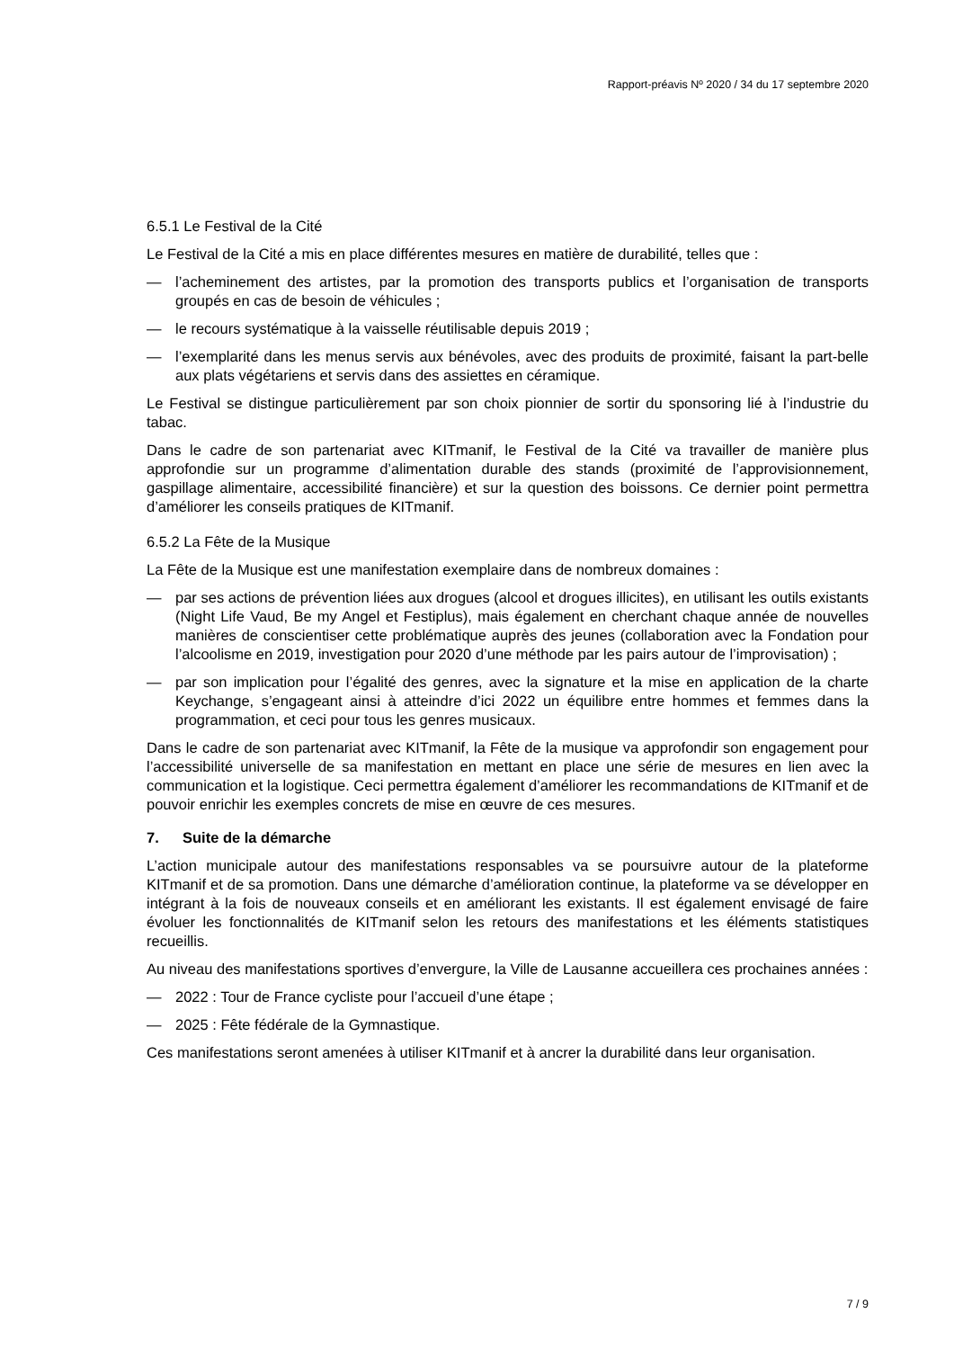Rapport-préavis Nº 2020 / 34 du 17 septembre 2020
6.5.1 Le Festival de la Cité
Le Festival de la Cité a mis en place différentes mesures en matière de durabilité, telles que :
— l’acheminement des artistes, par la promotion des transports publics et l’organisation de transports groupés en cas de besoin de véhicules ;
— le recours systématique à la vaisselle réutilisable depuis 2019 ;
— l’exemplarité dans les menus servis aux bénévoles, avec des produits de proximité, faisant la part-belle aux plats végétariens et servis dans des assiettes en céramique.
Le Festival se distingue particulièrement par son choix pionnier de sortir du sponsoring lié à l’industrie du tabac.
Dans le cadre de son partenariat avec KITmanif, le Festival de la Cité va travailler de manière plus approfondie sur un programme d’alimentation durable des stands (proximité de l’approvisionnement, gaspillage alimentaire, accessibilité financière) et sur la question des boissons. Ce dernier point permettra d’améliorer les conseils pratiques de KITmanif.
6.5.2 La Fête de la Musique
La Fête de la Musique est une manifestation exemplaire dans de nombreux domaines :
— par ses actions de prévention liées aux drogues (alcool et drogues illicites), en utilisant les outils existants (Night Life Vaud, Be my Angel et Festiplus), mais également en cherchant chaque année de nouvelles manières de conscientiser cette problématique auprès des jeunes (collaboration avec la Fondation pour l’alcoolisme en 2019, investigation pour 2020 d’une méthode par les pairs autour de l’improvisation) ;
— par son implication pour l’égalité des genres, avec la signature et la mise en application de la charte Keychange, s’engageant ainsi à atteindre d’ici 2022 un équilibre entre hommes et femmes dans la programmation, et ceci pour tous les genres musicaux.
Dans le cadre de son partenariat avec KITmanif, la Fête de la musique va approfondir son engagement pour l’accessibilité universelle de sa manifestation en mettant en place une série de mesures en lien avec la communication et la logistique. Ceci permettra également d’améliorer les recommandations de KITmanif et de pouvoir enrichir les exemples concrets de mise en œuvre de ces mesures.
7. Suite de la démarche
L’action municipale autour des manifestations responsables va se poursuivre autour de la plateforme KITmanif et de sa promotion. Dans une démarche d’amélioration continue, la plateforme va se développer en intégrant à la fois de nouveaux conseils et en améliorant les existants. Il est également envisagé de faire évoluer les fonctionnalités de KITmanif selon les retours des manifestations et les éléments statistiques recueillis.
Au niveau des manifestations sportives d’envergure, la Ville de Lausanne accueillera ces prochaines années :
— 2022 : Tour de France cycliste pour l’accueil d’une étape ;
— 2025 : Fête fédérale de la Gymnastique.
Ces manifestations seront amenées à utiliser KITmanif et à ancrer la durabilité dans leur organisation.
7 / 9